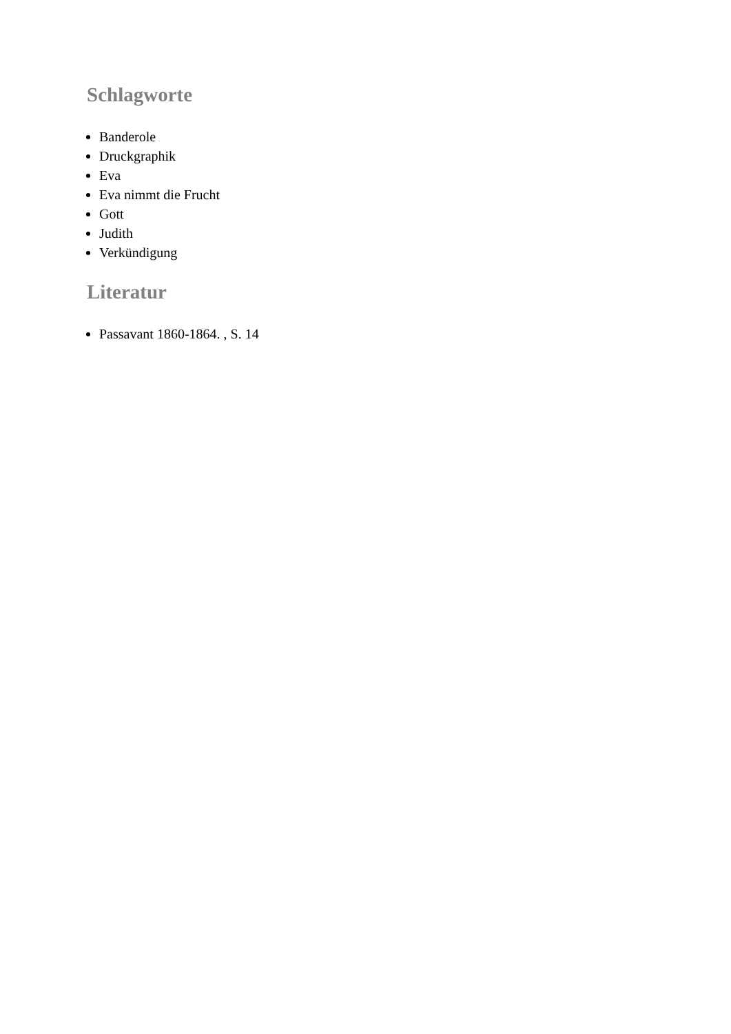Schlagworte
Banderole
Druckgraphik
Eva
Eva nimmt die Frucht
Gott
Judith
Verkündigung
Literatur
Passavant 1860-1864. , S. 14